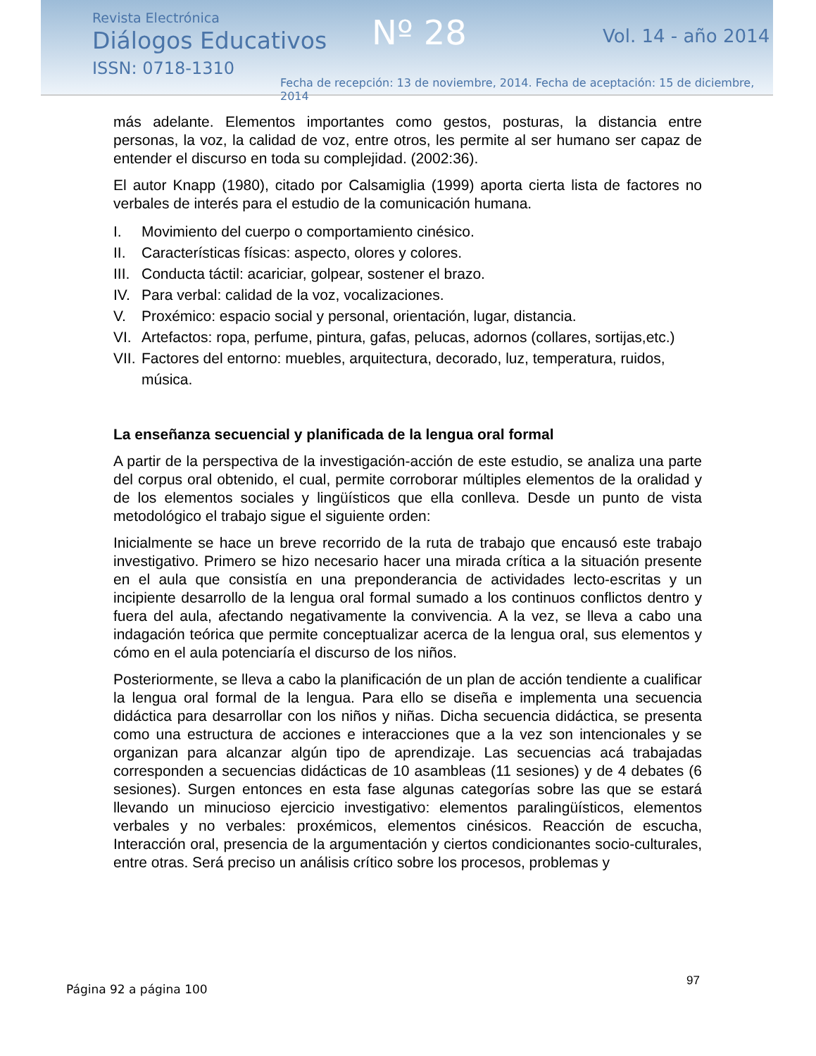Revista Electrónica
Diálogos Educativos
ISSN: 0718-1310
Nº 28 Vol. 14 - año 2014
Fecha de recepción: 13 de noviembre, 2014. Fecha de aceptación: 15 de diciembre, 2014
más adelante. Elementos importantes como gestos, posturas, la distancia entre personas, la voz, la calidad de voz, entre otros, les permite al ser humano ser capaz de entender el discurso en toda su complejidad. (2002:36).
El autor Knapp (1980), citado por Calsamiglia (1999) aporta cierta lista de factores no verbales de interés para el estudio de la comunicación humana.
I. Movimiento del cuerpo o comportamiento cinésico.
II. Características físicas: aspecto, olores y colores.
III. Conducta táctil: acariciar, golpear, sostener el brazo.
IV. Para verbal: calidad de la voz, vocalizaciones.
V. Proxémico: espacio social y personal, orientación, lugar, distancia.
VI. Artefactos: ropa, perfume, pintura, gafas, pelucas, adornos (collares, sortijas,etc.)
VII. Factores del entorno: muebles, arquitectura, decorado, luz, temperatura, ruidos, música.
La enseñanza secuencial y planificada de la lengua oral formal
A partir de la perspectiva de la investigación-acción de este estudio, se analiza una parte del corpus oral obtenido, el cual, permite corroborar múltiples elementos de la oralidad y de los elementos sociales y lingüísticos que ella conlleva. Desde un punto de vista metodológico el trabajo sigue el siguiente orden:
Inicialmente se hace un breve recorrido de la ruta de trabajo que encausó este trabajo investigativo. Primero se hizo necesario hacer una mirada crítica a la situación presente en el aula que consistía en una preponderancia de actividades lecto-escritas y un incipiente desarrollo de la lengua oral formal sumado a los continuos conflictos dentro y fuera del aula, afectando negativamente la convivencia. A la vez, se lleva a cabo una indagación teórica que permite conceptualizar acerca de la lengua oral, sus elementos y cómo en el aula potenciaría el discurso de los niños.
Posteriormente, se lleva a cabo la planificación de un plan de acción tendiente a cualificar la lengua oral formal de la lengua. Para ello se diseña e implementa una secuencia didáctica para desarrollar con los niños y niñas. Dicha secuencia didáctica, se presenta como una estructura de acciones e interacciones que a la vez son intencionales y se organizan para alcanzar algún tipo de aprendizaje. Las secuencias acá trabajadas corresponden a secuencias didácticas de 10 asambleas (11 sesiones) y de 4 debates (6 sesiones). Surgen entonces en esta fase algunas categorías sobre las que se estará llevando un minucioso ejercicio investigativo: elementos paralingüísticos, elementos verbales y no verbales: proxémicos, elementos cinésicos. Reacción de escucha, Interacción oral, presencia de la argumentación y ciertos condicionantes socio-culturales, entre otras. Será preciso un análisis crítico sobre los procesos, problemas y
97
Página 92 a página 100